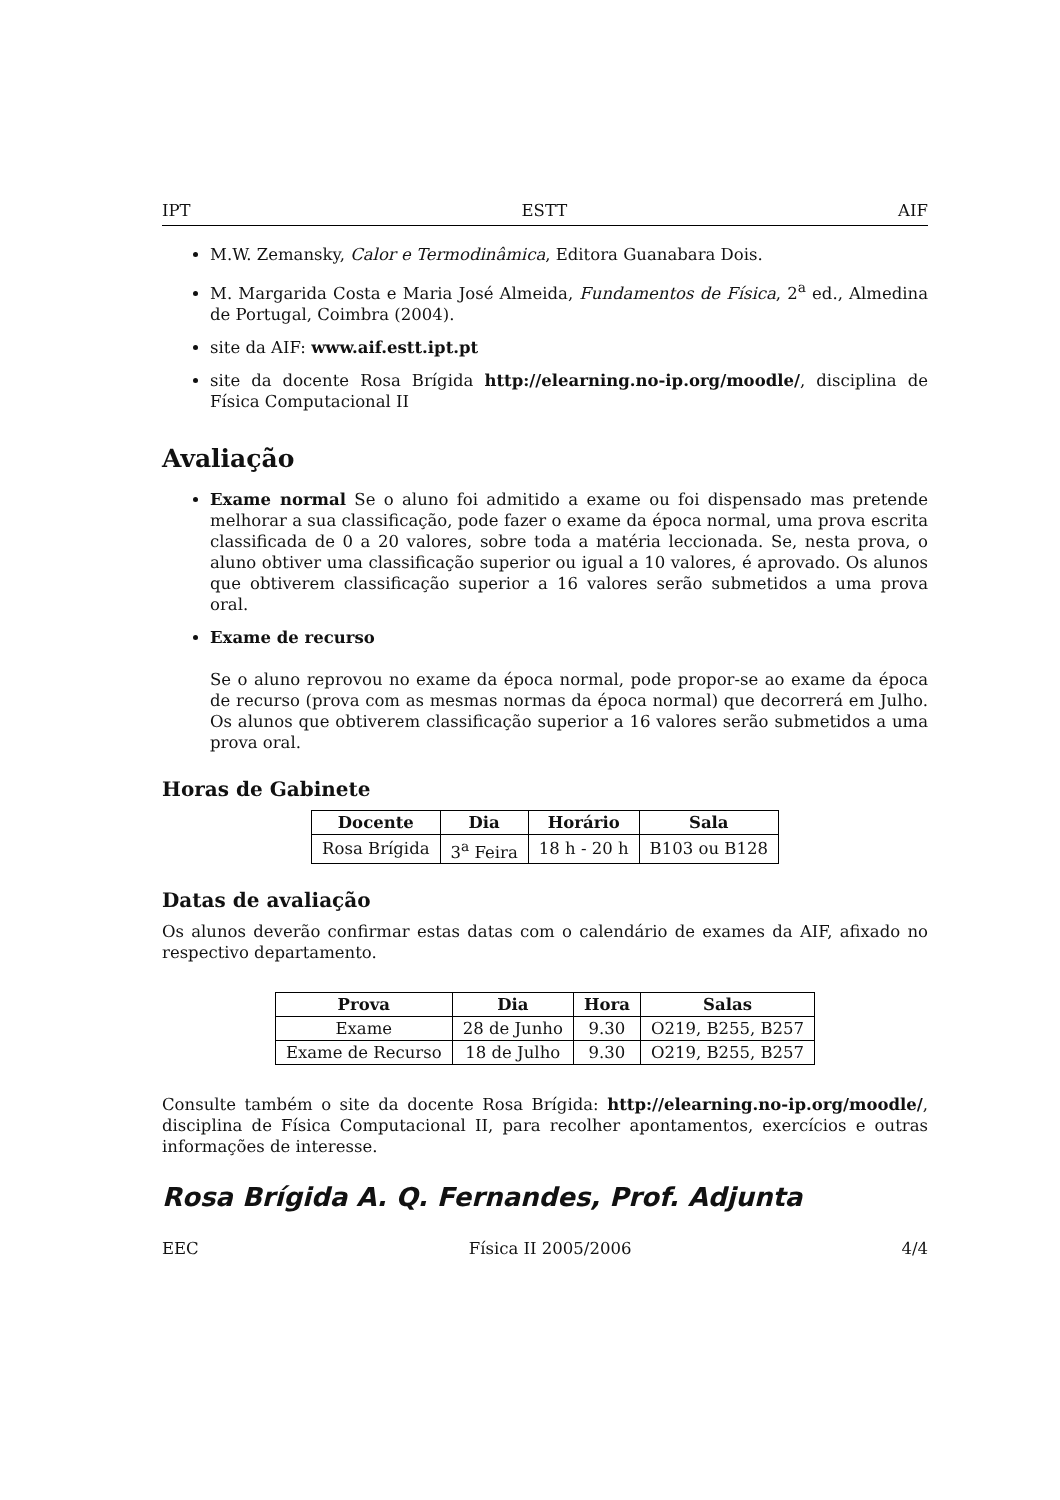IPT ESTT AIF
M.W. Zemansky, Calor e Termodinâmica, Editora Guanabara Dois.
M. Margarida Costa e Maria José Almeida, Fundamentos de Física, 2<sup>a</sup> ed., Almedina de Portugal, Coimbra (2004).
site da AIF: www.aif.estt.ipt.pt
site da docente Rosa Brígida http://elearning.no-ip.org/moodle/, disciplina de Física Computacional II
Avaliação
Exame normal Se o aluno foi admitido a exame ou foi dispensado mas pretende melhorar a sua classificação, pode fazer o exame da época normal, uma prova escrita classificada de 0 a 20 valores, sobre toda a matéria leccionada. Se, nesta prova, o aluno obtiver uma classificação superior ou igual a 10 valores, é aprovado. Os alunos que obtiverem classificação superior a 16 valores serão submetidos a uma prova oral.
Exame de recurso
Se o aluno reprovou no exame da época normal, pode propor-se ao exame da época de recurso (prova com as mesmas normas da época normal) que decorrerá em Julho. Os alunos que obtiverem classificação superior a 16 valores serão submetidos a uma prova oral.
Horas de Gabinete
| Docente | Dia | Horário | Sala |
| --- | --- | --- | --- |
| Rosa Brígida | 3<sup>a</sup> Feira | 18 h - 20 h | B103 ou B128 |
Datas de avaliação
Os alunos deverão confirmar estas datas com o calendário de exames da AIF, afixado no respectivo departamento.
| Prova | Dia | Hora | Salas |
| --- | --- | --- | --- |
| Exame | 28 de Junho | 9.30 | O219, B255, B257 |
| Exame de Recurso | 18 de Julho | 9.30 | O219, B255, B257 |
Consulte também o site da docente Rosa Brígida: http://elearning.no-ip.org/moodle/, disciplina de Física Computacional II, para recolher apontamentos, exercícios e outras informações de interesse.
Rosa Brígida A. Q. Fernandes, Prof. Adjunta
EEC Física II 2005/2006 4/4